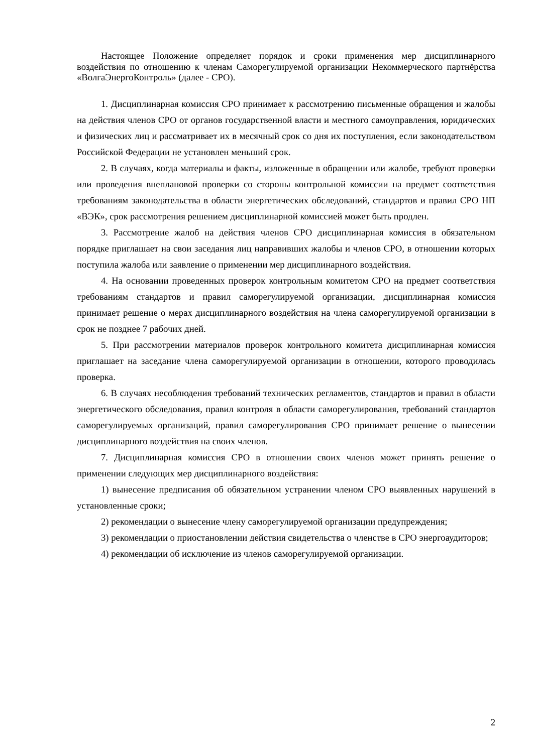Настоящее Положение определяет порядок и сроки применения мер дисциплинарного воздействия по отношению к членам Саморегулируемой организации Некоммерческого партнёрства «ВолгаЭнергоКонтроль» (далее - СРО).
1. Дисциплинарная комиссия СРО принимает к рассмотрению письменные обращения и жалобы на действия членов СРО от органов государственной власти и местного самоуправления, юридических и физических лиц и рассматривает их в месячный срок со дня их поступления, если законодательством Российской Федерации не установлен меньший срок.
2. В случаях, когда материалы и факты, изложенные в обращении или жалобе, требуют проверки или проведения внеплановой проверки со стороны контрольной комиссии на предмет соответствия требованиям законодательства в области энергетических обследований, стандартов и правил СРО НП «ВЭК», срок рассмотрения решением дисциплинарной комиссией может быть продлен.
3. Рассмотрение жалоб на действия членов СРО дисциплинарная комиссия в обязательном порядке приглашает на свои заседания лиц направивших жалобы и членов СРО, в отношении которых поступила жалоба или заявление о применении мер дисциплинарного воздействия.
4. На основании проведенных проверок контрольным комитетом СРО на предмет соответствия требованиям стандартов и правил саморегулируемой организации, дисциплинарная комиссия принимает решение о мерах дисциплинарного воздействия на члена саморегулируемой организации в срок не позднее 7 рабочих дней.
5. При рассмотрении материалов проверок контрольного комитета дисциплинарная комиссия приглашает на заседание члена саморегулируемой организации в отношении, которого проводилась проверка.
6. В случаях несоблюдения требований технических регламентов, стандартов и правил в области энергетического обследования, правил контроля в области саморегулирования, требований стандартов саморегулируемых организаций, правил саморегулирования СРО принимает решение о вынесении дисциплинарного воздействия на своих членов.
7. Дисциплинарная комиссия СРО в отношении своих членов может принять решение о применении следующих мер дисциплинарного воздействия:
1) вынесение предписания об обязательном устранении членом СРО выявленных нарушений в установленные сроки;
2) рекомендации о вынесение члену саморегулируемой организации предупреждения;
3) рекомендации о приостановлении действия свидетельства о членстве в СРО энергоаудиторов;
4) рекомендации об исключение из членов саморегулируемой организации.
2